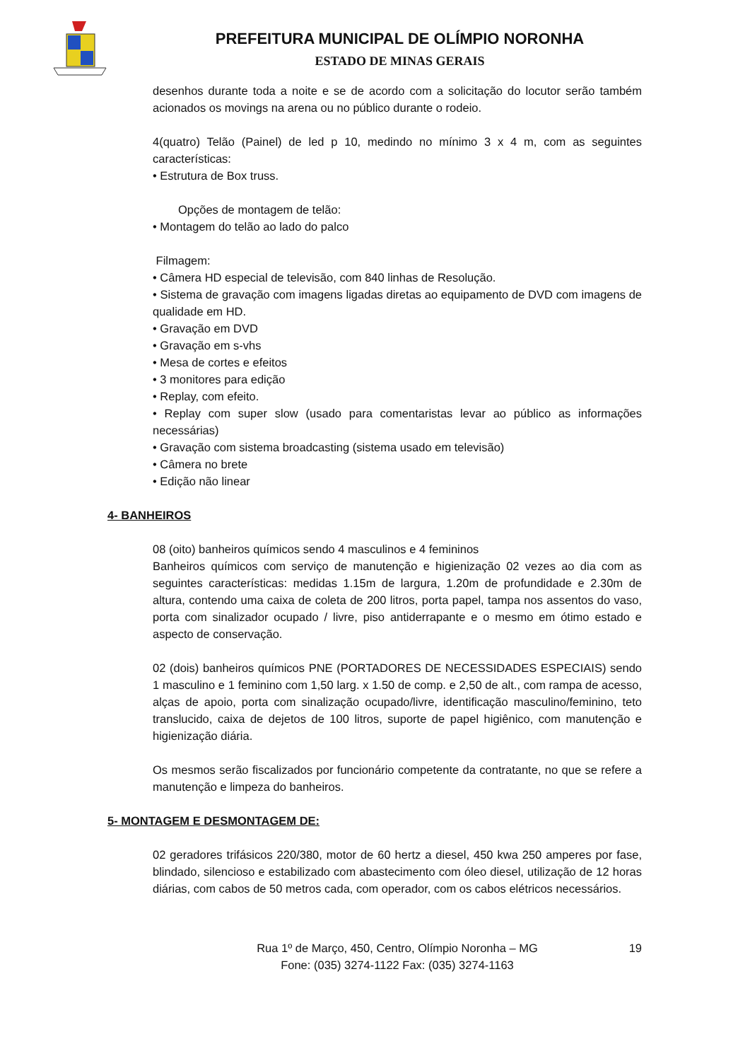PREFEITURA MUNICIPAL DE OLÍMPIO NORONHA
ESTADO DE MINAS GERAIS
desenhos durante toda a noite e se de acordo com a solicitação do locutor serão também acionados os movings na arena ou no público durante o rodeio.
4(quatro) Telão (Painel) de led p 10, medindo no mínimo 3 x 4 m, com as seguintes características:
• Estrutura de Box truss.
Opções de montagem de telão:
• Montagem do telão ao lado do palco
Filmagem:
• Câmera HD especial de televisão, com 840 linhas de Resolução.
• Sistema de gravação com imagens ligadas diretas ao equipamento de DVD com imagens de qualidade em HD.
• Gravação em DVD
• Gravação em s-vhs
• Mesa de cortes e efeitos
• 3 monitores para edição
• Replay, com efeito.
• Replay com super slow (usado para comentaristas levar ao público as informações necessárias)
• Gravação com sistema broadcasting (sistema usado em televisão)
• Câmera no brete
• Edição não linear
4- BANHEIROS
08 (oito) banheiros químicos sendo 4 masculinos e 4 femininos
Banheiros químicos com serviço de manutenção e higienização 02 vezes ao dia com as seguintes características: medidas 1.15m de largura, 1.20m de profundidade e 2.30m de altura, contendo uma caixa de coleta de 200 litros, porta papel, tampa nos assentos do vaso, porta com sinalizador ocupado / livre, piso antiderrapante e o mesmo em ótimo estado e aspecto de conservação.
02 (dois) banheiros químicos PNE (PORTADORES DE NECESSIDADES ESPECIAIS) sendo 1 masculino e 1 feminino com 1,50 larg. x 1.50 de comp. e 2,50 de alt., com rampa de acesso, alças de apoio, porta com sinalização ocupado/livre, identificação masculino/feminino, teto translucido, caixa de dejetos de 100 litros, suporte de papel higiênico, com manutenção e higienização diária.
Os mesmos serão fiscalizados por funcionário competente da contratante, no que se refere a manutenção e limpeza do banheiros.
5- MONTAGEM E DESMONTAGEM DE:
02 geradores trifásicos 220/380, motor de 60 hertz a diesel, 450 kwa 250 amperes por fase, blindado, silencioso e estabilizado com abastecimento com óleo diesel, utilização de 12 horas diárias, com cabos de 50 metros cada, com operador, com os cabos elétricos necessários.
Rua 1º de Março, 450, Centro, Olímpio Noronha – MG
Fone: (035) 3274-1122 Fax: (035) 3274-1163
19